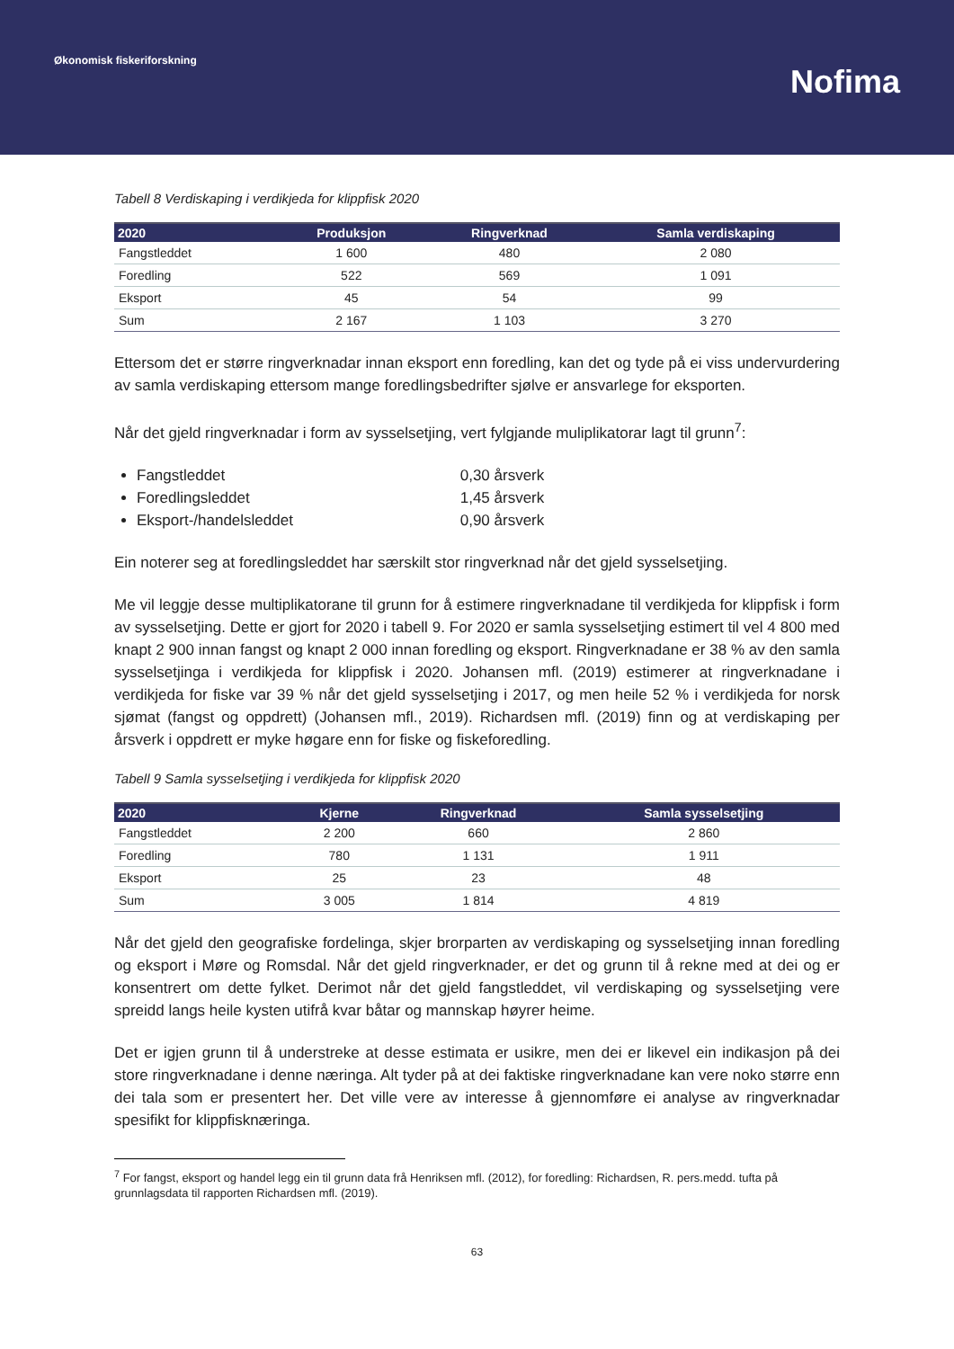Økonomisk fiskeriforskning
Nofima
Tabell 8 Verdiskaping i verdikjeda for klippfisk 2020
| 2020 | Produksjon | Ringverknad | Samla verdiskaping |
| --- | --- | --- | --- |
| Fangstleddet | 1 600 | 480 | 2 080 |
| Foredling | 522 | 569 | 1 091 |
| Eksport | 45 | 54 | 99 |
| Sum | 2 167 | 1 103 | 3 270 |
Ettersom det er større ringverknadar innan eksport enn foredling, kan det og tyde på ei viss undervurdering av samla verdiskaping ettersom mange foredlingsbedrifter sjølve er ansvarlege for eksporten.
Når det gjeld ringverknadar i form av sysselsetjing, vert fylgjande muliplikatorar lagt til grunn<sup>7</sup>:
Fangstleddet 0,30 årsverk
Foredlingsleddet 1,45 årsverk
Eksport-/handelsleddet 0,90 årsverk
Ein noterer seg at foredlingsleddet har særskilt stor ringverknad når det gjeld sysselsetjing.
Me vil leggje desse multiplikatorane til grunn for å estimere ringverknadane til verdikjeda for klippfisk i form av sysselsetjing. Dette er gjort for 2020 i tabell 9. For 2020 er samla sysselsetjing estimert til vel 4 800 med knapt 2 900 innan fangst og knapt 2 000 innan foredling og eksport. Ringverknadane er 38 % av den samla sysselsetjinga i verdikjeda for klippfisk i 2020. Johansen mfl. (2019) estimerer at ringverknadane i verdikjeda for fiske var 39 % når det gjeld sysselsetjing i 2017, og men heile 52 % i verdikjeda for norsk sjømat (fangst og oppdrett) (Johansen mfl., 2019). Richardsen mfl. (2019) finn og at verdiskaping per årsverk i oppdrett er myke høgare enn for fiske og fiskeforedling.
Tabell 9 Samla sysselsetjing i verdikjeda for klippfisk 2020
| 2020 | Kjerne | Ringverknad | Samla sysselsetjing |
| --- | --- | --- | --- |
| Fangstleddet | 2 200 | 660 | 2 860 |
| Foredling | 780 | 1 131 | 1 911 |
| Eksport | 25 | 23 | 48 |
| Sum | 3 005 | 1 814 | 4 819 |
Når det gjeld den geografiske fordelinga, skjer brorparten av verdiskaping og sysselsetjing innan foredling og eksport i Møre og Romsdal. Når det gjeld ringverknader, er det og grunn til å rekne med at dei og er konsentrert om dette fylket. Derimot når det gjeld fangstleddet, vil verdiskaping og sysselsetjing vere spreidd langs heile kysten utifrå kvar båtar og mannskap høyrer heime.
Det er igjen grunn til å understreke at desse estimata er usikre, men dei er likevel ein indikasjon på dei store ringverknadane i denne næringa. Alt tyder på at dei faktiske ringverknadane kan vere noko større enn dei tala som er presentert her. Det ville vere av interesse å gjennomføre ei analyse av ringverknadar spesifikt for klippfisknæringa.
<sup>7</sup> For fangst, eksport og handel legg ein til grunn data frå Henriksen mfl. (2012), for foredling: Richardsen, R. pers.medd. tufta på grunnlagsdata til rapporten Richardsen mfl. (2019).
63